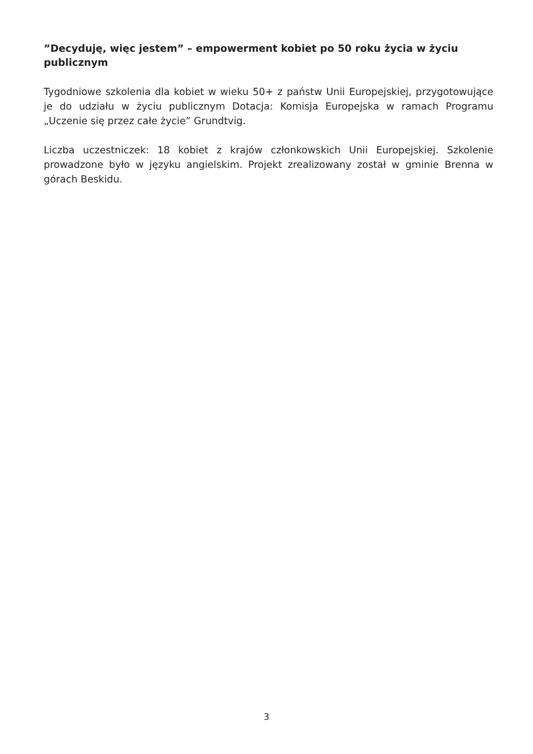”Decyduję, więc jestem” – empowerment kobiet po 50 roku życia w życiu publicznym
Tygodniowe szkolenia dla kobiet w wieku 50+ z państw Unii Europejskiej, przygotowujące je do udziału w życiu publicznym Dotacja: Komisja Europejska w ramach Programu „Uczenie się przez całe życie” Grundtvig.
Liczba uczestniczek: 18 kobiet z krajów członkowskich Unii Europejskiej. Szkolenie prowadzone było w języku angielskim. Projekt zrealizowany został w gminie Brenna w górach Beskidu.
3